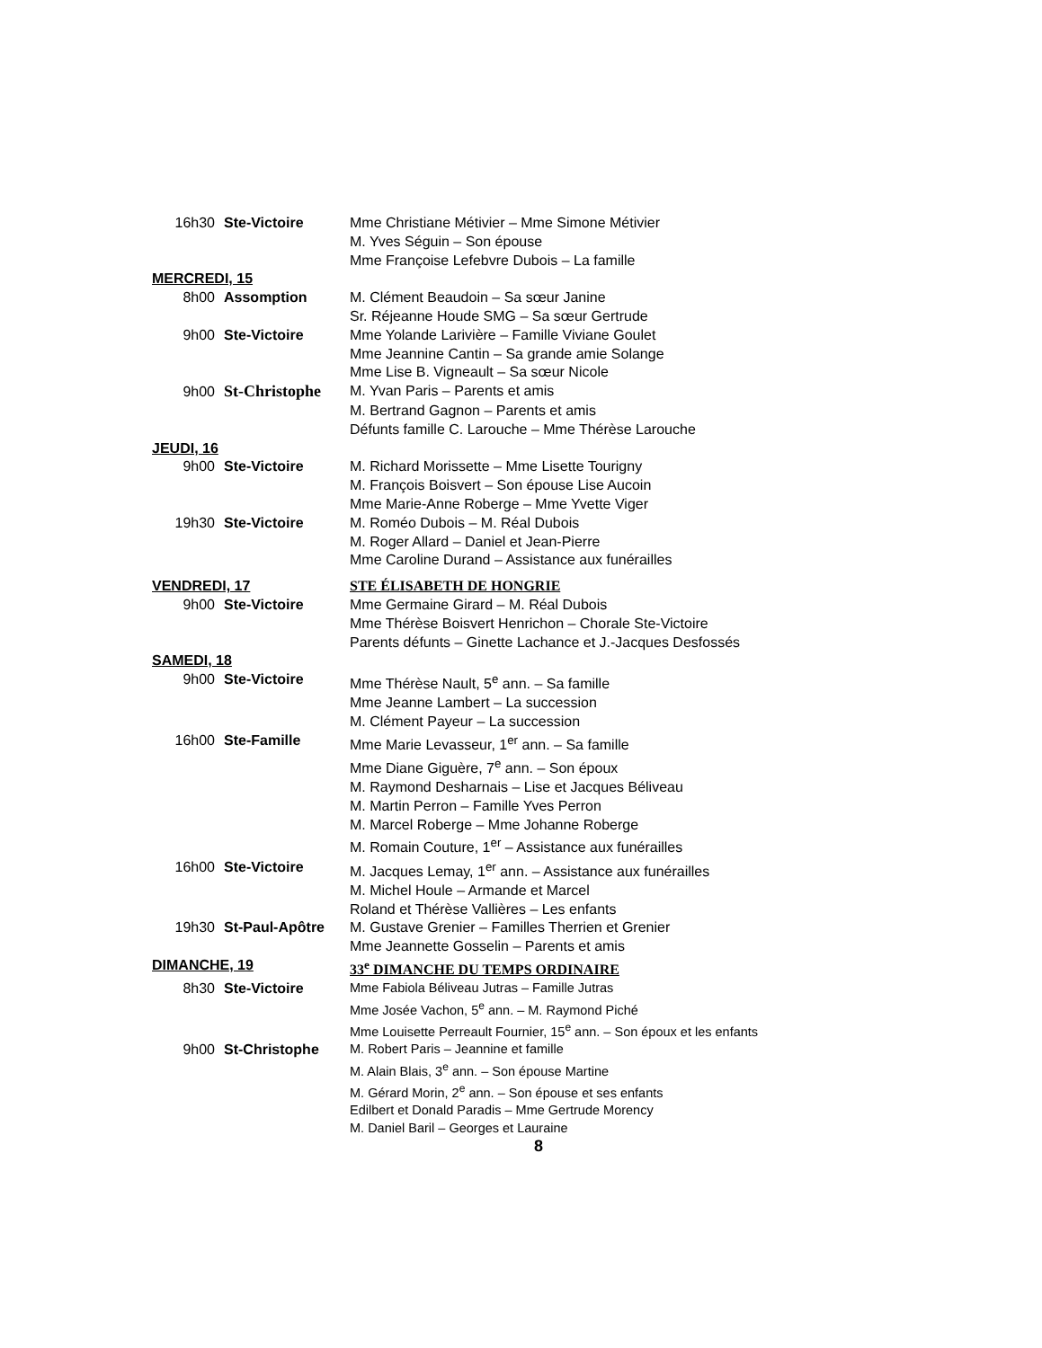16h30 Ste-Victoire Mme Christiane Métivier – Mme Simone Métivier
M. Yves Séguin – Son épouse
Mme Françoise Lefebvre Dubois – La famille
MERCREDI, 15
8h00 Assomption M. Clément Beaudoin – Sa sœur Janine
Sr. Réjeanne Houde SMG – Sa sœur Gertrude
9h00 Ste-Victoire Mme Yolande Larivière – Famille Viviane Goulet
Mme Jeannine Cantin – Sa grande amie Solange
Mme Lise B. Vigneault – Sa sœur Nicole
9h00 St-Christophe M. Yvan Paris – Parents et amis
M. Bertrand Gagnon – Parents et amis
Défunts famille C. Larouche – Mme Thérèse Larouche
JEUDI, 16
9h00 Ste-Victoire M. Richard Morissette – Mme Lisette Tourigny
M. François Boisvert – Son épouse Lise Aucoin
Mme Marie-Anne Roberge – Mme Yvette Viger
19h30 Ste-Victoire M. Roméo Dubois – M. Réal Dubois
M. Roger Allard – Daniel et Jean-Pierre
Mme Caroline Durand – Assistance aux funérailles
VENDREDI, 17 STE ÉLISABETH DE HONGRIE
9h00 Ste-Victoire Mme Germaine Girard – M. Réal Dubois
Mme Thérèse Boisvert Henrichon – Chorale Ste-Victoire
Parents défunts – Ginette Lachance et J.-Jacques Desfossés
SAMEDI, 18
9h00 Ste-Victoire Mme Thérèse Nault, 5<sup>e</sup> ann. – Sa famille
Mme Jeanne Lambert – La succession
M. Clément Payeur – La succession
16h00 Ste-Famille Mme Marie Levasseur, 1<sup>er</sup> ann. – Sa famille
Mme Diane Giguère, 7<sup>e</sup> ann. – Son époux
M. Raymond Desharnais – Lise et Jacques Béliveau
M. Martin Perron – Famille Yves Perron
M. Marcel Roberge – Mme Johanne Roberge
M. Romain Couture, 1<sup>er</sup> – Assistance aux funérailles
16h00 Ste-Victoire M. Jacques Lemay, 1<sup>er</sup> ann. – Assistance aux funérailles
M. Michel Houle – Armande et Marcel
Roland et Thérèse Vallières – Les enfants
19h30 St-Paul-Apôtre M. Gustave Grenier – Familles Therrien et Grenier
Mme Jeannette Gosselin – Parents et amis
DIMANCHE, 19 33<sup>e</sup> DIMANCHE DU TEMPS ORDINAIRE
8h30 Ste-Victoire Mme Fabiola Béliveau Jutras – Famille Jutras
Mme Josée Vachon, 5<sup>e</sup> ann. – M. Raymond Piché
Mme Louisette Perreault Fournier, 15<sup>e</sup> ann. – Son époux et les enfants
9h00 St-Christophe M. Robert Paris – Jeannine et famille
M. Alain Blais, 3<sup>e</sup> ann. – Son épouse Martine
M. Gérard Morin, 2<sup>e</sup> ann. – Son épouse et ses enfants
Edilbert et Donald Paradis – Mme Gertrude Morency
M. Daniel Baril – Georges et Lauraine
8